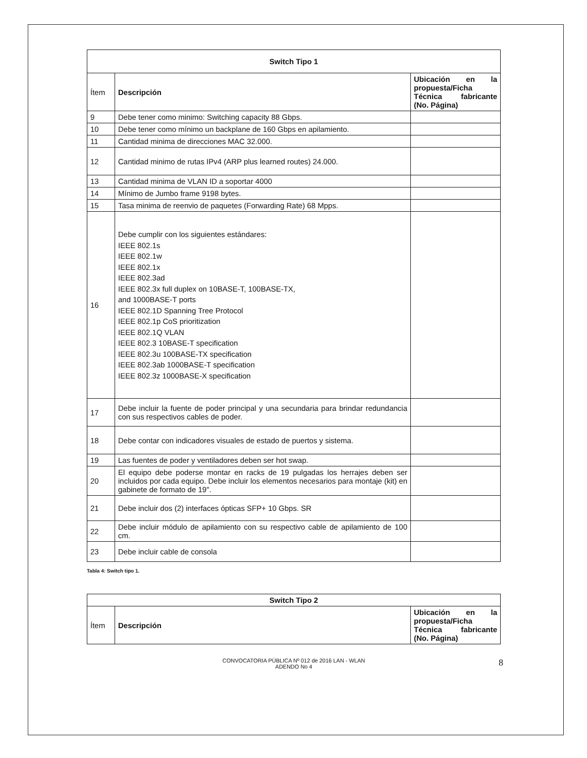| Switch Tipo 1 | | |
| --- | --- | --- |
| Ítem | Descripción | Ubicación en la propuesta/Ficha Técnica fabricante (No. Página) |
| 9 | Debe tener como minimo: Switching capacity 88 Gbps. | |
| 10 | Debe tener como mínimo un backplane de 160 Gbps en apilamiento. | |
| 11 | Cantidad minima de direcciones MAC 32.000. | |
| 12 | Cantidad minimo de rutas IPv4 (ARP plus learned routes) 24.000. | |
| 13 | Cantidad minima de VLAN ID a soportar 4000 | |
| 14 | Mínimo de Jumbo frame 9198 bytes. | |
| 15 | Tasa minima de reenvio de paquetes (Forwarding Rate) 68 Mpps. | |
| 16 | Debe cumplir con los siguientes estándares: IEEE 802.1s IEEE 802.1w IEEE 802.1x IEEE 802.3ad IEEE 802.3x full duplex on 10BASE-T, 100BASE-TX, and 1000BASE-T ports IEEE 802.1D Spanning Tree Protocol IEEE 802.1p CoS prioritization IEEE 802.1Q VLAN IEEE 802.3 10BASE-T specification IEEE 802.3u 100BASE-TX specification IEEE 802.3ab 1000BASE-T specification IEEE 802.3z 1000BASE-X specification | |
| 17 | Debe incluir la fuente de poder principal y una secundaria para brindar redundancia con sus respectivos cables de poder. | |
| 18 | Debe contar con indicadores visuales de estado de puertos y sistema. | |
| 19 | Las fuentes de poder y ventiladores deben ser hot swap. | |
| 20 | El equipo debe poderse montar en racks de 19 pulgadas los herrajes deben ser incluidos por cada equipo. Debe incluir los elementos necesarios para montaje (kit) en gabinete de formato de 19". | |
| 21 | Debe incluir dos (2) interfaces ópticas SFP+ 10 Gbps. SR | |
| 22 | Debe incluir módulo de apilamiento con su respectivo cable de apilamiento de 100 cm. | |
| 23 | Debe incluir cable de consola | |
Tabla 4: Switch tipo 1.
| Switch Tipo 2 | | |
| --- | --- | --- |
| Ítem | Descripción | Ubicación en la propuesta/Ficha Técnica fabricante (No. Página) |
CONVOCATORIA PÚBLICA Nº 012 de 2016 LAN - WLAN
ADENDO No 4
8